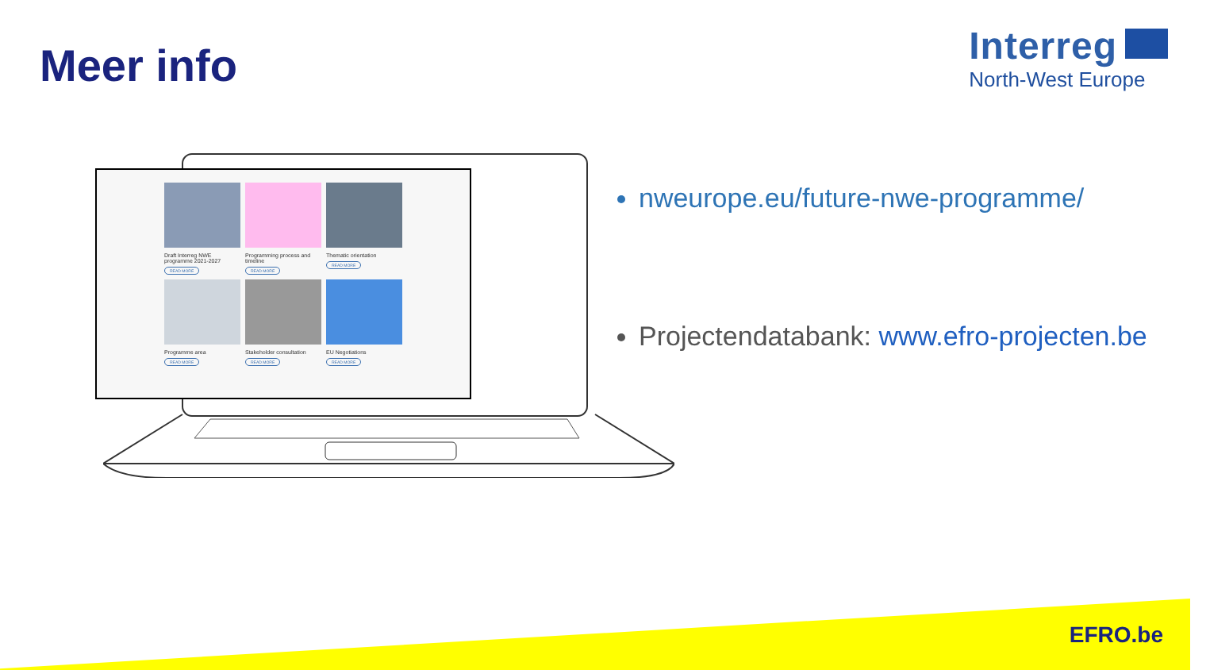Meer info
Interreg
North-West Europe
Draft Interreg NWE programme 2021-2027
READ MORE
Programming process and timeline
READ MORE
Thematic orientation
READ MORE
Programme area
READ MORE
Stakeholder consultation
READ MORE
EU Negotiations
READ MORE
nweurope.eu/future-nwe-programme/
Projectendatabank: www.efro-projecten.be
EFRO.be